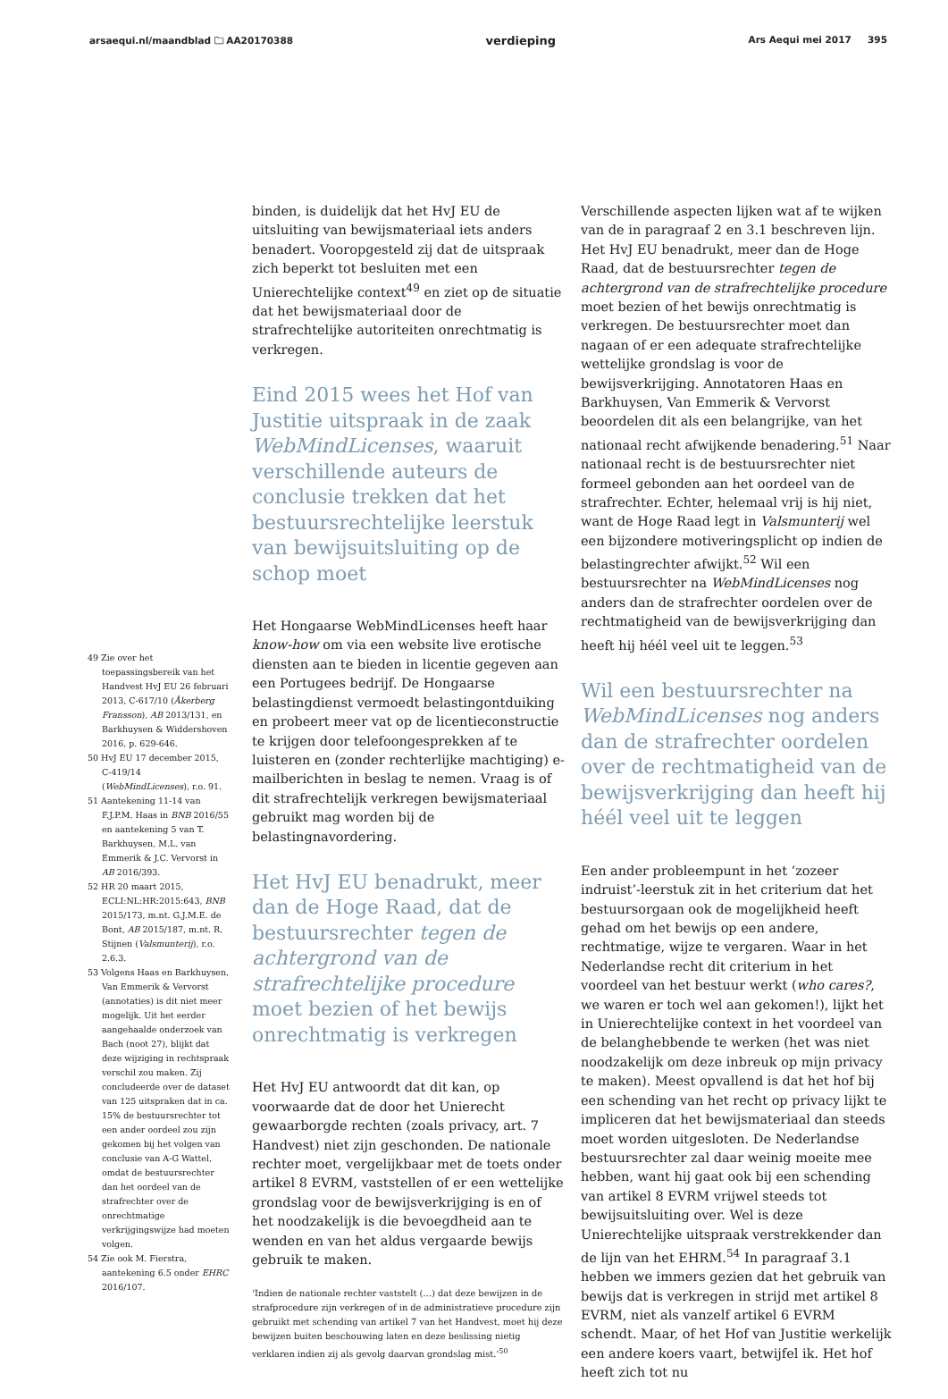arsaequi.nl/maandblad 🗀 AA20170388 verdieping Ars Aequi mei 2017 395
49 Zie over het toepassingsbereik van het Handvest HvJ EU 26 februari 2013, C-617/10 (Åkerberg Fransson), AB 2013/131, en Barkhuysen & Widdershoven 2016, p. 629-646.
50 HvJ EU 17 december 2015, C-419/14 (WebMindLicenses), r.o. 91.
51 Aantekening 11-14 van F.J.P.M. Haas in BNB 2016/55 en aantekening 5 van T. Barkhuysen, M.L. van Emmerik & J.C. Vervorst in AB 2016/393.
52 HR 20 maart 2015, ECLI:NL:HR:2015:643, BNB 2015/173, m.nt. G.J.M.E. de Bont, AB 2015/187, m.nt. R. Stijnen (Valsmunterij), r.o. 2.6.3.
53 Volgens Haas en Barkhuysen, Van Emmerik & Vervorst (annotaties) is dit niet meer mogelijk. Uit het eerder aangehaalde onderzoek van Bach (noot 27), blijkt dat deze wijziging in rechtspraak verschil zou maken. Zij concludeerde over de dataset van 125 uitspraken dat in ca. 15% de bestuursrechter tot een ander oordeel zou zijn gekomen bij het volgen van conclusie van A-G Wattel, omdat de bestuursrechter dan het oordeel van de strafrechter over de onrechtmatige verkrijgingswijze had moeten volgen.
54 Zie ook M. Fierstra, aantekening 6.5 onder EHRC 2016/107.
binden, is duidelijk dat het HvJ EU de uitsluiting van bewijsmateriaal iets anders benadert. Vooropgesteld zij dat de uitspraak zich beperkt tot besluiten met een Unierechtelijke context<sup>49</sup> en ziet op de situatie dat het bewijsmateriaal door de strafrechtelijke autoriteiten onrechtmatig is verkregen.
Eind 2015 wees het Hof van Justitie uitspraak in de zaak WebMindLicenses, waaruit verschillende auteurs de conclusie trekken dat het bestuursrechtelijke leerstuk van bewijsuitsluiting op de schop moet
Het Hongaarse WebMindLicenses heeft haar know-how om via een website live erotische diensten aan te bieden in licentie gegeven aan een Portugees bedrijf. De Hongaarse belastingdienst vermoedt belastingontduiking en probeert meer vat op de licentieconstructie te krijgen door telefoongesprekken af te luisteren en (zonder rechterlijke machtiging) e-mailberichten in beslag te nemen. Vraag is of dit strafrechtelijk verkregen bewijsmateriaal gebruikt mag worden bij de belastingnavordering.
Het HvJ EU benadrukt, meer dan de Hoge Raad, dat de bestuursrechter tegen de achtergrond van de strafrechtelijke procedure moet bezien of het bewijs onrechtmatig is verkregen
Het HvJ EU antwoordt dat dit kan, op voorwaarde dat de door het Unierecht gewaarborgde rechten (zoals privacy, art. 7 Handvest) niet zijn geschonden. De nationale rechter moet, vergelijkbaar met de toets onder artikel 8 EVRM, vaststellen of er een wettelijke grondslag voor de bewijsverkrijging is en of het noodzakelijk is die bevoegdheid aan te wenden en van het aldus vergaarde bewijs gebruik te maken.
‘Indien de nationale rechter vaststelt (…) dat deze bewijzen in de strafprocedure zijn verkregen of in de administratieve procedure zijn gebruikt met schending van artikel 7 van het Handvest, moet hij deze bewijzen buiten beschouwing laten en deze beslissing nietig verklaren indien zij als gevolg daarvan grondslag mist.’<sup>50</sup>
Verschillende aspecten lijken wat af te wijken van de in paragraaf 2 en 3.1 beschreven lijn. Het HvJ EU benadrukt, meer dan de Hoge Raad, dat de bestuursrechter tegen de achtergrond van de strafrechtelijke procedure moet bezien of het bewijs onrechtmatig is verkregen. De bestuursrechter moet dan nagaan of er een adequate strafrechtelijke wettelijke grondslag is voor de bewijsverkrijging. Annotatoren Haas en Barkhuysen, Van Emmerik & Vervorst beoordelen dit als een belangrijke, van het nationaal recht afwijkende benadering.<sup>51</sup> Naar nationaal recht is de bestuursrechter niet formeel gebonden aan het oordeel van de strafrechter. Echter, helemaal vrij is hij niet, want de Hoge Raad legt in Valsmunterij wel een bijzondere motiveringsplicht op indien de belastingrechter afwijkt.<sup>52</sup> Wil een bestuursrechter na WebMindLicenses nog anders dan de strafrechter oordelen over de rechtmatigheid van de bewijsverkrijging dan heeft hij héél veel uit te leggen.<sup>53</sup>
Wil een bestuursrechter na WebMindLicenses nog anders dan de strafrechter oordelen over de rechtmatigheid van de bewijsverkrijging dan heeft hij héél veel uit te leggen
Een ander probleempunt in het ‘zozeer indruist’-leerstuk zit in het criterium dat het bestuursorgaan ook de mogelijkheid heeft gehad om het bewijs op een andere, rechtmatige, wijze te vergaren. Waar in het Nederlandse recht dit criterium in het voordeel van het bestuur werkt (who cares?, we waren er toch wel aan gekomen!), lijkt het in Unierechtelijke context in het voordeel van de belanghebbende te werken (het was niet noodzakelijk om deze inbreuk op mijn privacy te maken). Meest opvallend is dat het hof bij een schending van het recht op privacy lijkt te impliceren dat het bewijsmateriaal dan steeds moet worden uitgesloten. De Nederlandse bestuursrechter zal daar weinig moeite mee hebben, want hij gaat ook bij een schending van artikel 8 EVRM vrijwel steeds tot bewijsuitsluiting over. Wel is deze Unierechtelijke uitspraak verstrekkender dan de lijn van het EHRM.<sup>54</sup> In paragraaf 3.1 hebben we immers gezien dat het gebruik van bewijs dat is verkregen in strijd met artikel 8 EVRM, niet als vanzelf artikel 6 EVRM schendt. Maar, of het Hof van Justitie werkelijk een andere koers vaart, betwijfel ik. Het hof heeft zich tot nu